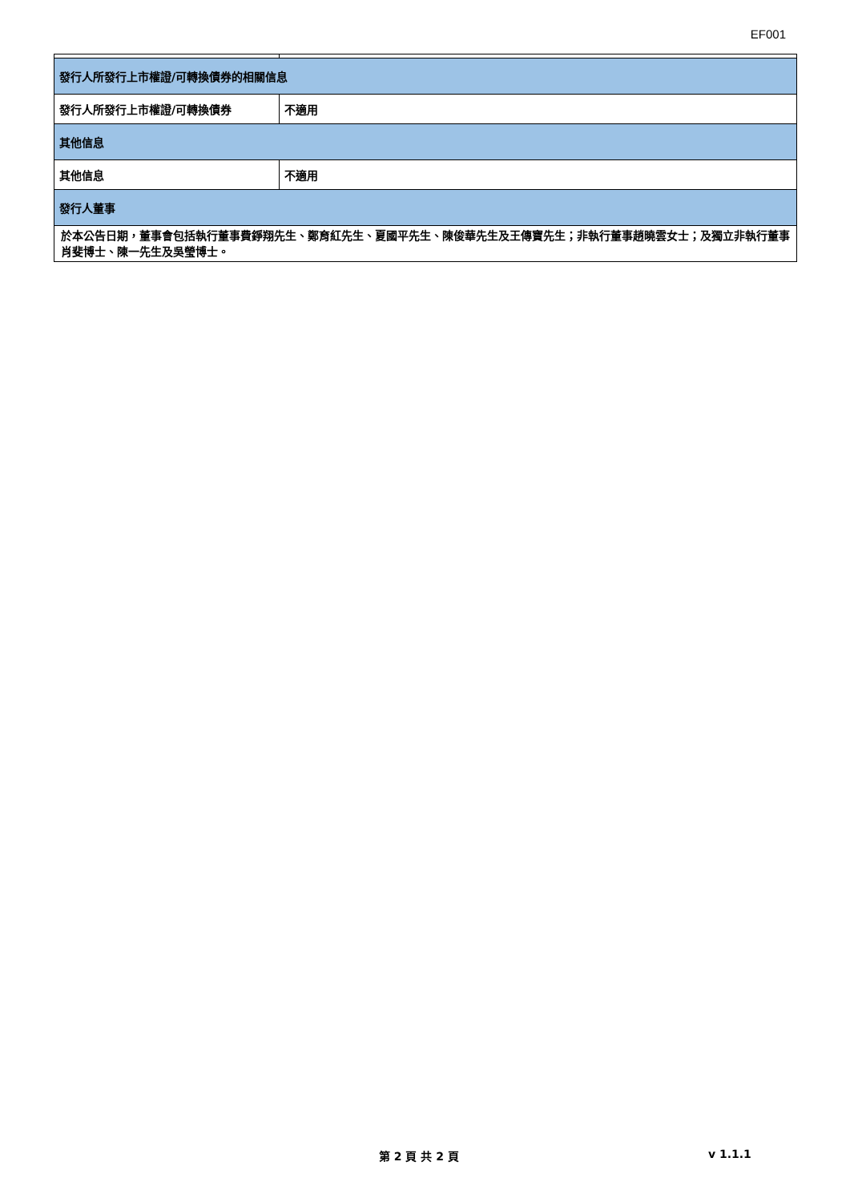EF001
| 發行人所發行上市權證/可轉換債券的相關信息 | |
| 發行人所發行上市權證/可轉換債券 | 不適用 |
| 其他信息 | |
| 其他信息 | 不適用 |
| 發行人董事 | |
| 於本公告日期，董事會包括執行董事費錚翔先生、鄭育紅先生、夏國平先生、陳俊華先生及王傳寶先生；非執行董事趙曉雲女士；及獨立非執行董事肖斐博士、陳一先生及吳瑩博士。 | |
第 2 頁 共 2 頁 v 1.1.1